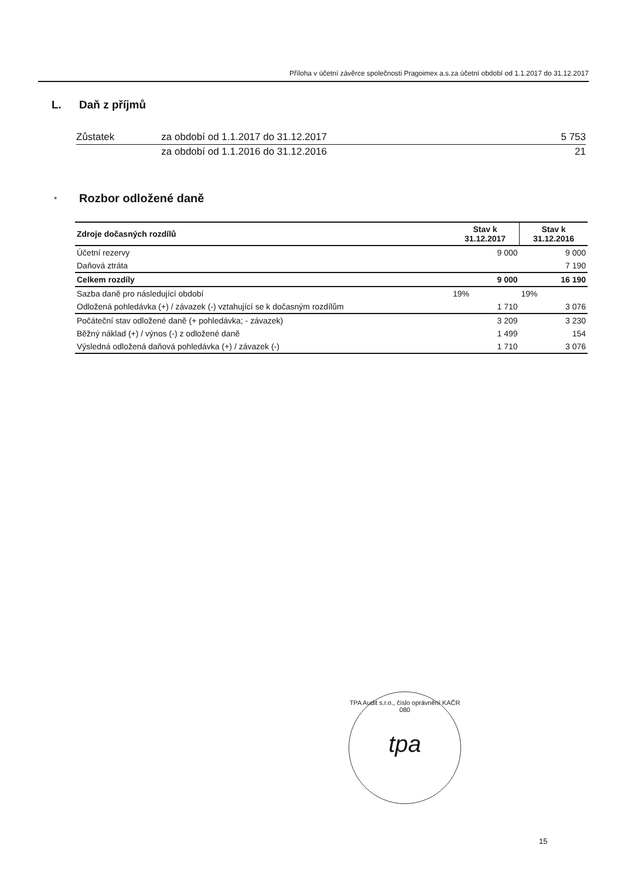Příloha v účetní závěrce společnosti Pragoimex a.s.za účetní období od 1.1.2017 do 31.12.2017
L. Daň z příjmů
| Zůstatek | za období od 1.1.2017 do 31.12.2017 | 5 753 |
| | za období od 1.1.2016 do 31.12.2016 | 21 |
* Rozbor odložené daně
| Zdroje dočasných rozdílů | Stav k 31.12.2017 | Stav k 31.12.2016 |
| --- | --- | --- |
| Účetní rezervy | 9 000 | 9 000 |
| Daňová ztráta | | 7 190 |
| Celkem rozdíly | 9 000 | 16 190 |
| Sazba daně pro následující období | 19% | 19% |
| Odložená pohledávka (+) / závazek (-) vztahující se k dočasným rozdílům | 1 710 | 3 076 |
| Počáteční stav odložené daně (+ pohledávka; - závazek) | 3 209 | 3 230 |
| Běžný náklad (+) / výnos (-) z odložené daně | 1 499 | 154 |
| Výsledná odložená daňová pohledávka (+) / závazek (-) | 1 710 | 3 076 |
TPA Audit s.r.o., číslo oprávnění KAČR 080
tpa
15